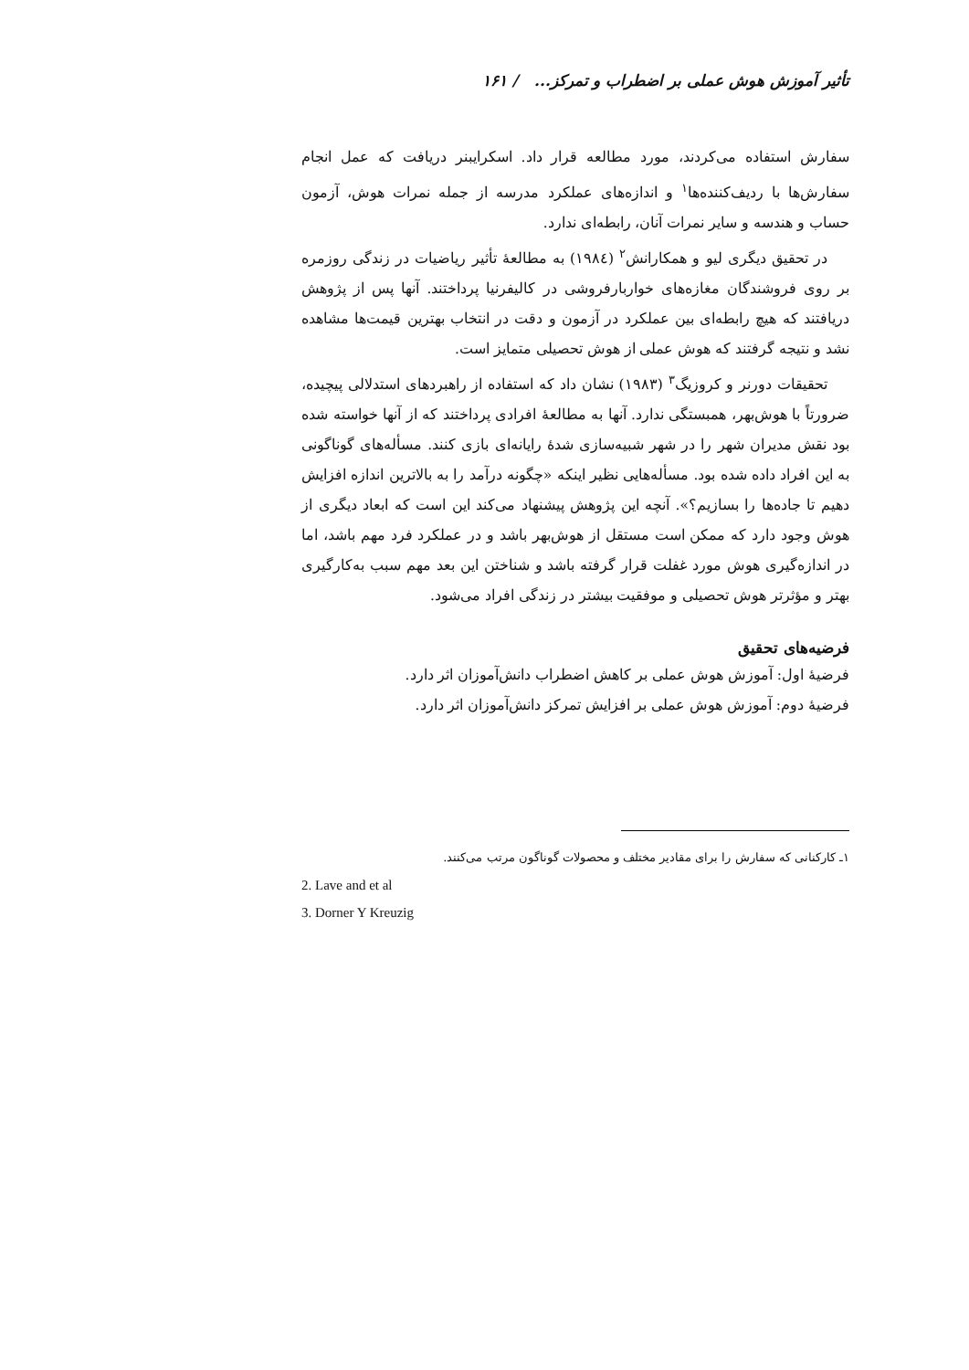تأثیر آموزش هوش عملی بر اضطراب و تمرکز... / ۱۶۱
سفارش استفاده می‌کردند، مورد مطالعه قرار داد. اسکرایبنر دریافت که عمل انجام سفارش‌ها با ردیف‌کننده‌ها<sup>۱</sup> و اندازه‌های عملکرد مدرسه از جمله نمرات هوش، آزمون حساب و هندسه و سایر نمرات آنان، رابطه‌ای ندارد.
در تحقیق دیگری لیو و همکارانش<sup>۲</sup> (۱۹۸٤) به مطالعهٔ تأثیر ریاضیات در زندگی روزمره بر روی فروشندگان مغازه‌های خواربارفروشی در کالیفرنیا پرداختند. آنها پس از پژوهش دریافتند که هیچ رابطه‌ای بین عملکرد در آزمون و دقت در انتخاب بهترین قیمت‌ها مشاهده نشد و نتیجه گرفتند که هوش عملی از هوش تحصیلی متمایز است.
تحقیقات دورنر و کروزیگ<sup>۳</sup> (۱۹۸۳) نشان داد که استفاده از راهبردهای استدلالی پیچیده، ضرورتاً با هوش‌بهر، همبستگی ندارد. آنها به مطالعهٔ افرادی پرداختند که از آنها خواسته شده بود نقش مدیران شهر را در شهر شبیه‌سازی شدهٔ رایانه‌ای بازی کنند. مسأله‌های گوناگونی به این افراد داده شده بود. مسأله‌هایی نظیر اینکه «چگونه درآمد را به بالاترین اندازه افزایش دهیم تا جاده‌ها را بسازیم؟». آنچه این پژوهش پیشنهاد می‌کند این است که ابعاد دیگری از هوش وجود دارد که ممکن است مستقل از هوش‌بهر باشد و در عملکرد فرد مهم باشد، اما در اندازه‌گیری هوش مورد غفلت قرار گرفته باشد و شناختن این بعد مهم سبب به‌کارگیری بهتر و مؤثرتر هوش تحصیلی و موفقیت بیشتر در زندگی افراد می‌شود.
فرضیه‌های تحقیق
فرضیهٔ اول: آموزش هوش عملی بر کاهش اضطراب دانش‌آموزان اثر دارد.
فرضیهٔ دوم: آموزش هوش عملی بر افزایش تمرکز دانش‌آموزان اثر دارد.
۱ـ کارکنانی که سفارش را برای مقادیر مختلف و محصولات گوناگون مرتب می‌کنند.
2. Lave and et al
3. Dorner Y Kreuzig